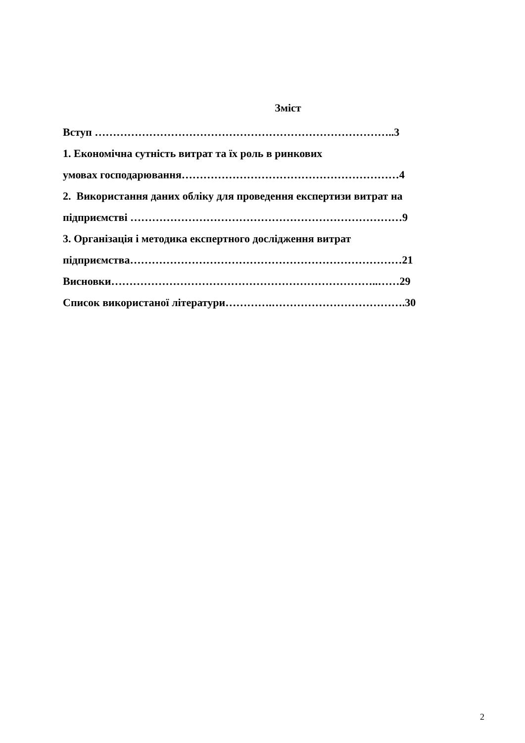Зміст
Вступ ………………………………………………………………………..3
1. Економічна сутність витрат та їх роль в ринкових
умовах господарювання……………………………………………………4
2. Використання даних обліку для проведення експертизи витрат на
підприємстві …………………………………………………………………9
3. Організація і методика експертного дослідження витрат
підприємства…………………………………………………………………21
Висновки………………………………………………………………..……29
Список використаної літератури………….……………………………….30
2